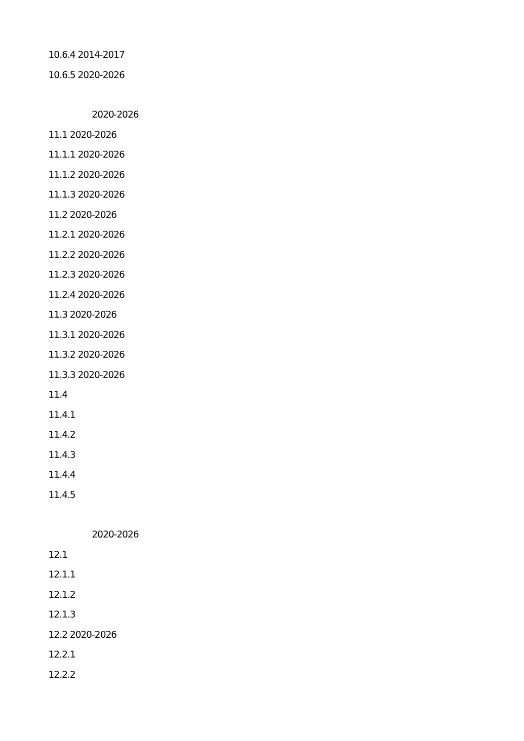10.6.4 2014-2017
10.6.5 2020-2026
2020-2026
11.1 2020-2026
11.1.1 2020-2026
11.1.2 2020-2026
11.1.3 2020-2026
11.2 2020-2026
11.2.1 2020-2026
11.2.2 2020-2026
11.2.3 2020-2026
11.2.4 2020-2026
11.3 2020-2026
11.3.1 2020-2026
11.3.2 2020-2026
11.3.3 2020-2026
11.4
11.4.1
11.4.2
11.4.3
11.4.4
11.4.5
2020-2026
12.1
12.1.1
12.1.2
12.1.3
12.2 2020-2026
12.2.1
12.2.2